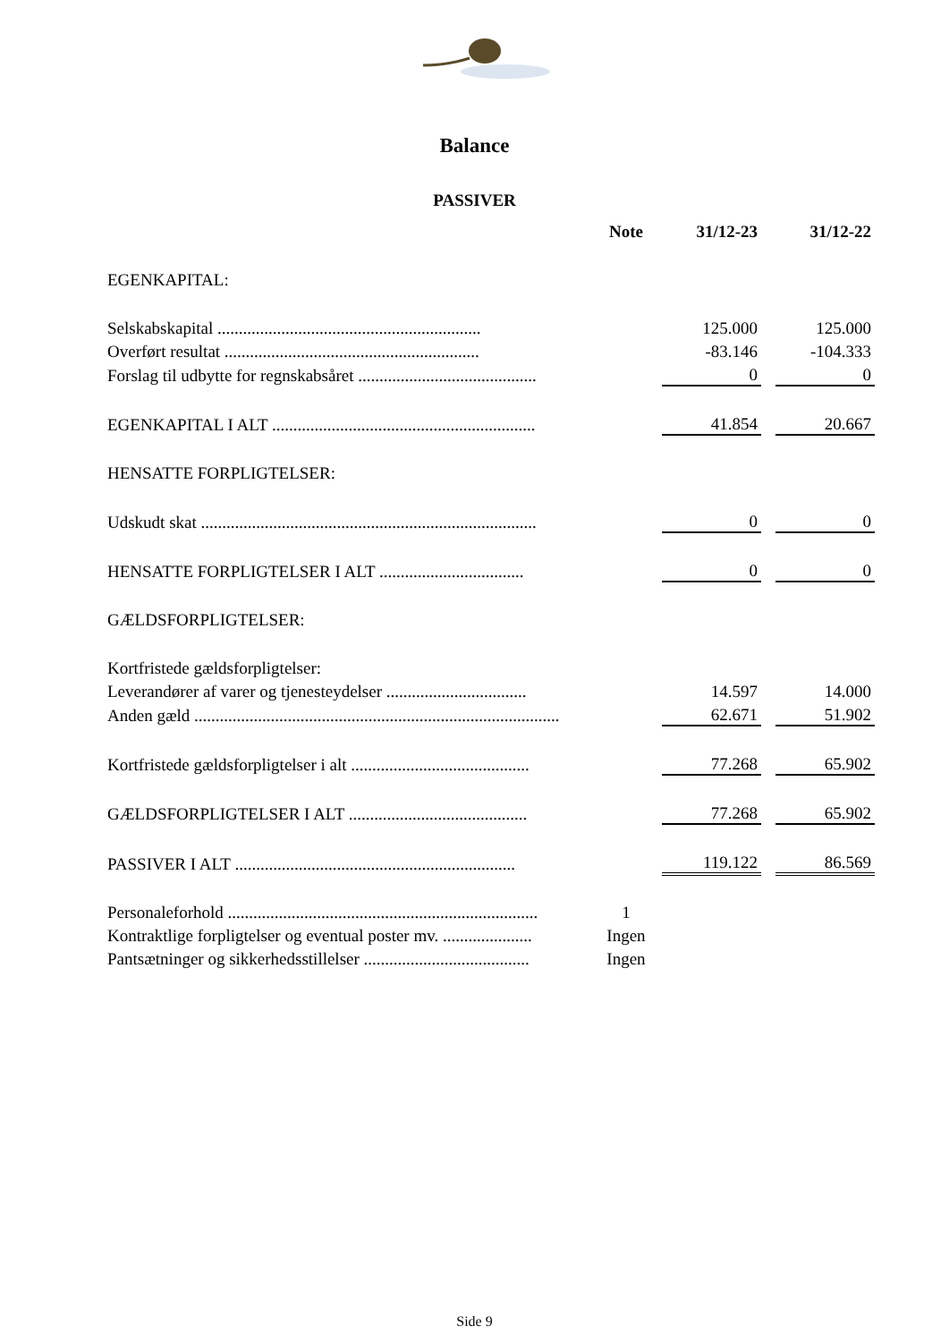Balance
PASSIVER
| | Note | 31/12-23 | | 31/12-22 |
| --- | --- | --- | --- | --- |
| EGENKAPITAL: | | | | |
| Selskabskapital .............................................................. | | 125.000 | | 125.000 |
| Overført resultat ............................................................ | | -83.146 | | -104.333 |
| Forslag til udbytte for regnskabsåret .......................................... | | 0 | | 0 |
| EGENKAPITAL I ALT .............................................................. | | 41.854 | | 20.667 |
| HENSATTE FORPLIGTELSER: | | | | |
| Udskudt skat ............................................................................... | | 0 | | 0 |
| HENSATTE FORPLIGTELSER I ALT .................................. | | 0 | | 0 |
| GÆLDSFORPLIGTELSER: | | | | |
| Kortfristede gældsforpligtelser: | | | | |
| Leverandører af varer og tjenesteydelser ................................. | | 14.597 | | 14.000 |
| Anden gæld ...................................................................................... | | 62.671 | | 51.902 |
| Kortfristede gældsforpligtelser i alt .......................................... | | 77.268 | | 65.902 |
| GÆLDSFORPLIGTELSER I ALT .......................................... | | 77.268 | | 65.902 |
| PASSIVER I ALT .................................................................. | | 119.122 | | 86.569 |
| Personaleforhold ......................................................................... | 1 | | | |
| Kontraktlige forpligtelser og eventual poster mv. ..................... | Ingen | | | |
| Pantsætninger og sikkerhedsstillelser ....................................... | Ingen | | | |
Side 9